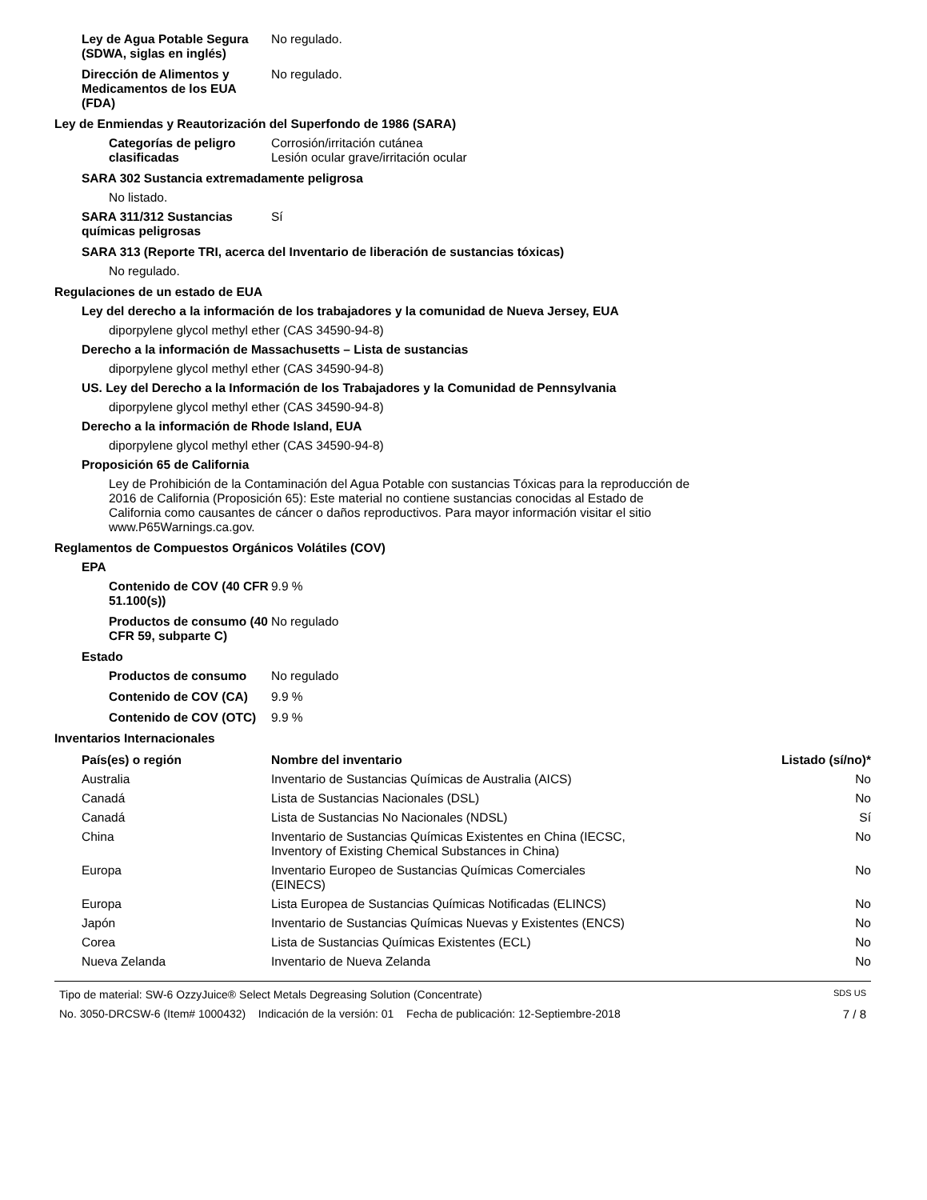Ley de Agua Potable Segura (SDWA, siglas en inglés)
No regulado.
Dirección de Alimentos y Medicamentos de los EUA (FDA)
No regulado.
Ley de Enmiendas y Reautorización del Superfondo de 1986 (SARA)
Categorías de peligro clasificadas
Corrosión/irritación cutánea
Lesión ocular grave/irritación ocular
SARA 302 Sustancia extremadamente peligrosa
No listado.
SARA 311/312 Sustancias químicas peligrosas
Sí
SARA 313 (Reporte TRI, acerca del Inventario de liberación de sustancias tóxicas)
No regulado.
Regulaciones de un estado de EUA
Ley del derecho a la información de los trabajadores y la comunidad de Nueva Jersey, EUA
diporpylene glycol methyl ether (CAS 34590-94-8)
Derecho a la información de Massachusetts – Lista de sustancias
diporpylene glycol methyl ether (CAS 34590-94-8)
US. Ley del Derecho a la Información de los Trabajadores y la Comunidad de Pennsylvania
diporpylene glycol methyl ether (CAS 34590-94-8)
Derecho a la información de Rhode Island, EUA
diporpylene glycol methyl ether (CAS 34590-94-8)
Proposición 65 de California
Ley de Prohibición de la Contaminación del Agua Potable con sustancias Tóxicas para la reproducción de 2016 de California (Proposición 65): Este material no contiene sustancias conocidas al Estado de California como causantes de cáncer o daños reproductivos. Para mayor información visitar el sitio www.P65Warnings.ca.gov.
Reglamentos de Compuestos Orgánicos Volátiles (COV)
EPA
Contenido de COV (40 CFR 51.100(s))
9.9 %
Productos de consumo (40 CFR 59, subparte C)
No regulado
Estado
Productos de consumo No regulado
Contenido de COV (CA) 9.9 %
Contenido de COV (OTC)
9.9 %
Inventarios Internacionales
| País(es) o región | Nombre del inventario | Listado (sí/no)* |
| --- | --- | --- |
| Australia | Inventario de Sustancias Químicas de Australia (AICS) | No |
| Canadá | Lista de Sustancias Nacionales (DSL) | No |
| Canadá | Lista de Sustancias No Nacionales (NDSL) | Sí |
| China | Inventario de Sustancias Químicas Existentes en China (IECSC, Inventory of Existing Chemical Substances in China) | No |
| Europa | Inventario Europeo de Sustancias Químicas Comerciales (EINECS) | No |
| Europa | Lista Europea de Sustancias Químicas Notificadas (ELINCS) | No |
| Japón | Inventario de Sustancias Químicas Nuevas y Existentes (ENCS) | No |
| Corea | Lista de Sustancias Químicas Existentes (ECL) | No |
| Nueva Zelanda | Inventario de Nueva Zelanda | No |
Tipo de material: SW-6 OzzyJuice® Select Metals Degreasing Solution (Concentrate) SDS US
No. 3050-DRCSW-6 (Item# 1000432) Indicación de la versión: 01 Fecha de publicación: 12-Septiembre-2018 7 / 8